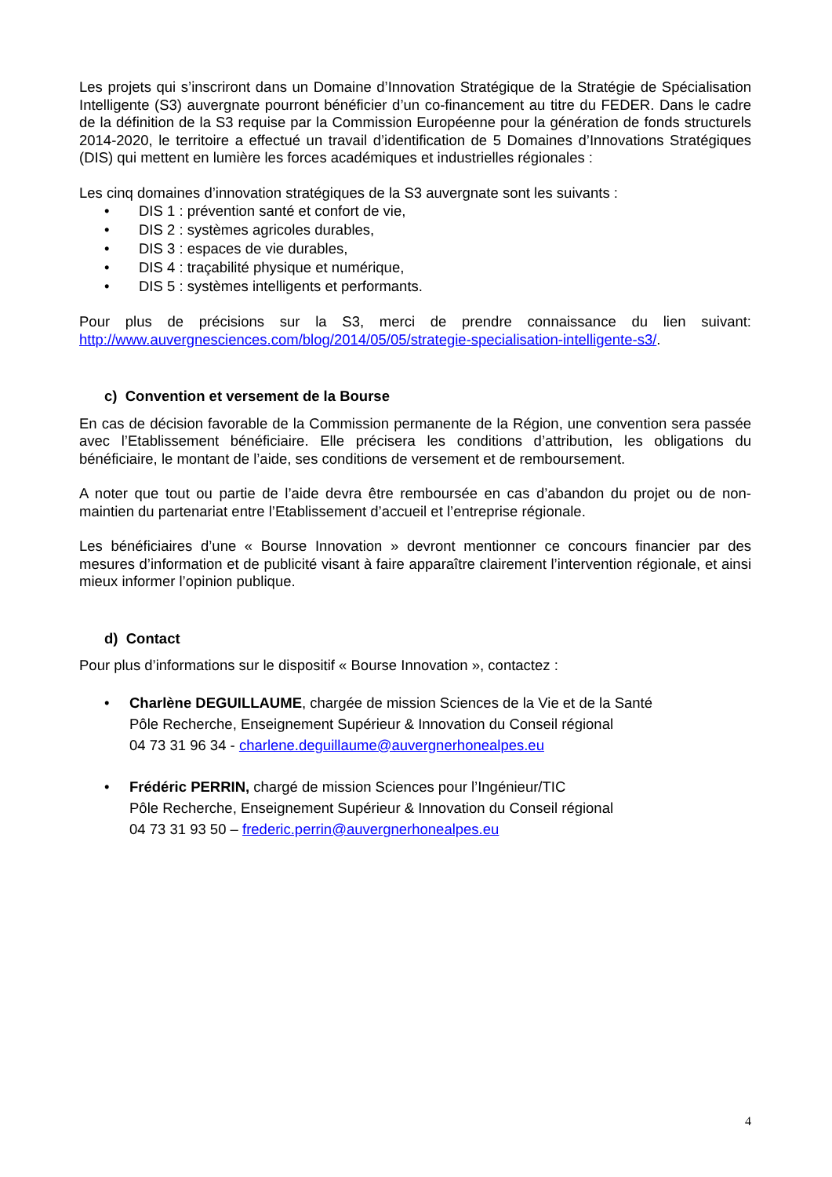Les projets qui s’inscriront dans un Domaine d’Innovation Stratégique de la Stratégie de Spécialisation Intelligente (S3) auvergnate pourront bénéficier d’un co-financement au titre du FEDER. Dans le cadre de la définition de la S3 requise par la Commission Européenne pour la génération de fonds structurels 2014-2020, le territoire a effectué un travail d’identification de 5 Domaines d’Innovations Stratégiques (DIS) qui mettent en lumière les forces académiques et industrielles régionales :
Les cinq domaines d’innovation stratégiques de la S3 auvergnate sont les suivants :
• DIS 1 : prévention santé et confort de vie,
• DIS 2 : systèmes agricoles durables,
• DIS 3 : espaces de vie durables,
• DIS 4 : traçabilité physique et numérique,
• DIS 5 : systèmes intelligents et performants.
Pour plus de précisions sur la S3, merci de prendre connaissance du lien suivant: http://www.auvergnesciences.com/blog/2014/05/05/strategie-specialisation-intelligente-s3/.
c) Convention et versement de la Bourse
En cas de décision favorable de la Commission permanente de la Région, une convention sera passée avec l’Etablissement bénéficiaire. Elle précisera les conditions d’attribution, les obligations du bénéficiaire, le montant de l’aide, ses conditions de versement et de remboursement.
A noter que tout ou partie de l’aide devra être remboursée en cas d’abandon du projet ou de non-maintien du partenariat entre l’Etablissement d’accueil et l’entreprise régionale.
Les bénéficiaires d’une « Bourse Innovation » devront mentionner ce concours financier par des mesures d’information et de publicité visant à faire apparaître clairement l’intervention régionale, et ainsi mieux informer l’opinion publique.
d) Contact
Pour plus d’informations sur le dispositif « Bourse Innovation », contactez :
• Charlène DEGUILLAUME, chargée de mission Sciences de la Vie et de la Santé
Pôle Recherche, Enseignement Supérieur & Innovation du Conseil régional
04 73 31 96 34 - charlene.deguillaume@auvergnerhonealpes.eu
• Frédéric PERRIN, chargé de mission Sciences pour l’Ingénieur/TIC
Pôle Recherche, Enseignement Supérieur & Innovation du Conseil régional
04 73 31 93 50 – frederic.perrin@auvergnerhonealpes.eu
4